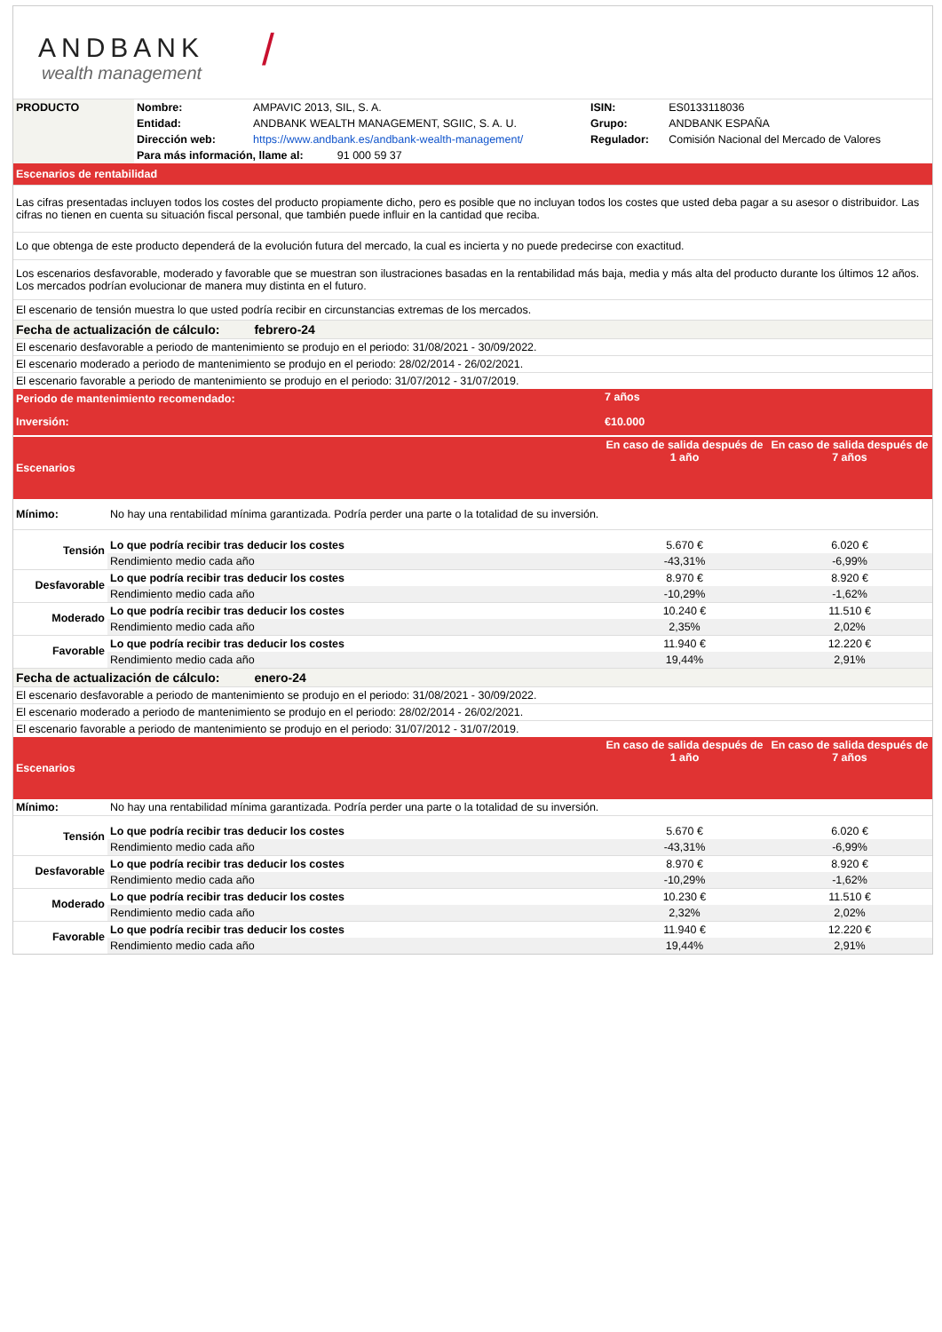ANDBANK
wealth management
/
| PRODUCTO | Nombre: | AMPAVIC 2013, SIL, S. A. | ISIN: | ES0133118036 |
| | Entidad: | ANDBANK WEALTH MANAGEMENT, SGIIC, S. A. U. | Grupo: | ANDBANK ESPAÑA |
| | Dirección web: | https://www.andbank.es/andbank-wealth-management/ | Regulador: | Comisión Nacional del Mercado de Valores |
| | Para más información, llame al: 91 000 59 37 | | | |
| Escenarios de rentabilidad | | | | |
Las cifras presentadas incluyen todos los costes del producto propiamente dicho, pero es posible que no incluyan todos los costes que usted deba pagar a su asesor o distribuidor. Las cifras no tienen en cuenta su situación fiscal personal, que también puede influir en la cantidad que reciba.
Lo que obtenga de este producto dependerá de la evolución futura del mercado, la cual es incierta y no puede predecirse con exactitud.
Los escenarios desfavorable, moderado y favorable que se muestran son ilustraciones basadas en la rentabilidad más baja, media y más alta del producto durante los últimos 12 años. Los mercados podrían evolucionar de manera muy distinta en el futuro.
El escenario de tensión muestra lo que usted podría recibir en circunstancias extremas de los mercados.
| Fecha de actualización de cálculo: febrero-24 | | | |
| El escenario desfavorable a periodo de mantenimiento se produjo en el periodo: 31/08/2021 - 30/09/2022. | | | |
| El escenario moderado a periodo de mantenimiento se produjo en el periodo: 28/02/2014 - 26/02/2021. | | | |
| El escenario favorable a periodo de mantenimiento se produjo en el periodo: 31/07/2012 - 31/07/2019. | | | |
| Periodo de mantenimiento recomendado: | | 7 años | |
| Inversión: | | €10.000 | |
| Escenarios | | En caso de salida después de 1 año | En caso de salida después de 7 años |
| Mínimo: | No hay una rentabilidad mínima garantizada. Podría perder una parte o la totalidad de su inversión. | | |
| Tensión | Lo que podría recibir tras deducir los costes | 5.670 € | 6.020 € |
| | Rendimiento medio cada año | -43,31% | -6,99% |
| Desfavorable | Lo que podría recibir tras deducir los costes | 8.970 € | 8.920 € |
| | Rendimiento medio cada año | -10,29% | -1,62% |
| Moderado | Lo que podría recibir tras deducir los costes | 10.240 € | 11.510 € |
| | Rendimiento medio cada año | 2,35% | 2,02% |
| Favorable | Lo que podría recibir tras deducir los costes | 11.940 € | 12.220 € |
| | Rendimiento medio cada año | 19,44% | 2,91% |
| Fecha de actualización de cálculo: enero-24 | | | |
| El escenario desfavorable a periodo de mantenimiento se produjo en el periodo: 31/08/2021 - 30/09/2022. | | | |
| El escenario moderado a periodo de mantenimiento se produjo en el periodo: 28/02/2014 - 26/02/2021. | | | |
| El escenario favorable a periodo de mantenimiento se produjo en el periodo: 31/07/2012 - 31/07/2019. | | | |
| Escenarios | | En caso de salida después de 1 año | En caso de salida después de 7 años |
| Mínimo: | No hay una rentabilidad mínima garantizada. Podría perder una parte o la totalidad de su inversión. | | |
| Tensión | Lo que podría recibir tras deducir los costes | 5.670 € | 6.020 € |
| | Rendimiento medio cada año | -43,31% | -6,99% |
| Desfavorable | Lo que podría recibir tras deducir los costes | 8.970 € | 8.920 € |
| | Rendimiento medio cada año | -10,29% | -1,62% |
| Moderado | Lo que podría recibir tras deducir los costes | 10.230 € | 11.510 € |
| | Rendimiento medio cada año | 2,32% | 2,02% |
| Favorable | Lo que podría recibir tras deducir los costes | 11.940 € | 12.220 € |
| | Rendimiento medio cada año | 19,44% | 2,91% |